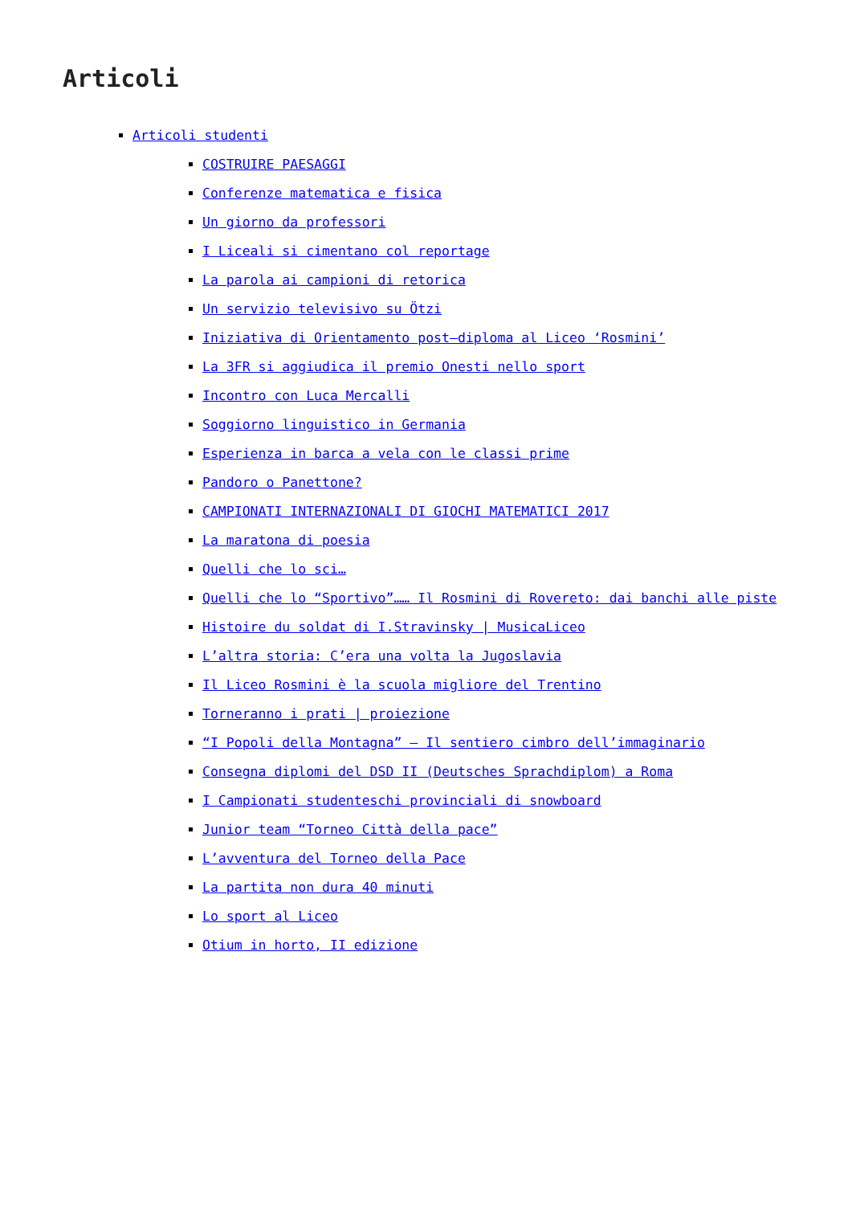Articoli
Articoli studenti
COSTRUIRE PAESAGGI
Conferenze matematica e fisica
Un giorno da professori
I Liceali si cimentano col reportage
La parola ai campioni di retorica
Un servizio televisivo su Ötzi
Iniziativa di Orientamento post–diploma al Liceo ‘Rosmini’
La 3FR si aggiudica il premio Onesti nello sport
Incontro con Luca Mercalli
Soggiorno linguistico in Germania
Esperienza in barca a vela con le classi prime
Pandoro o Panettone?
CAMPIONATI INTERNAZIONALI DI GIOCHI MATEMATICI 2017
La maratona di poesia
Quelli che lo sci…
Quelli che lo “Sportivo”…… Il Rosmini di Rovereto: dai banchi alle piste
Histoire du soldat di I.Stravinsky | MusicaLiceo
L’altra storia: C’era una volta la Jugoslavia
Il Liceo Rosmini è la scuola migliore del Trentino
Torneranno i prati | proiezione
“I Popoli della Montagna” – Il sentiero cimbro dell’immaginario
Consegna diplomi del DSD II (Deutsches Sprachdiplom) a Roma
I Campionati studenteschi provinciali di snowboard
Junior team “Torneo Città della pace”
L’avventura del Torneo della Pace
La partita non dura 40 minuti
Lo sport al Liceo
Otium in horto, II edizione